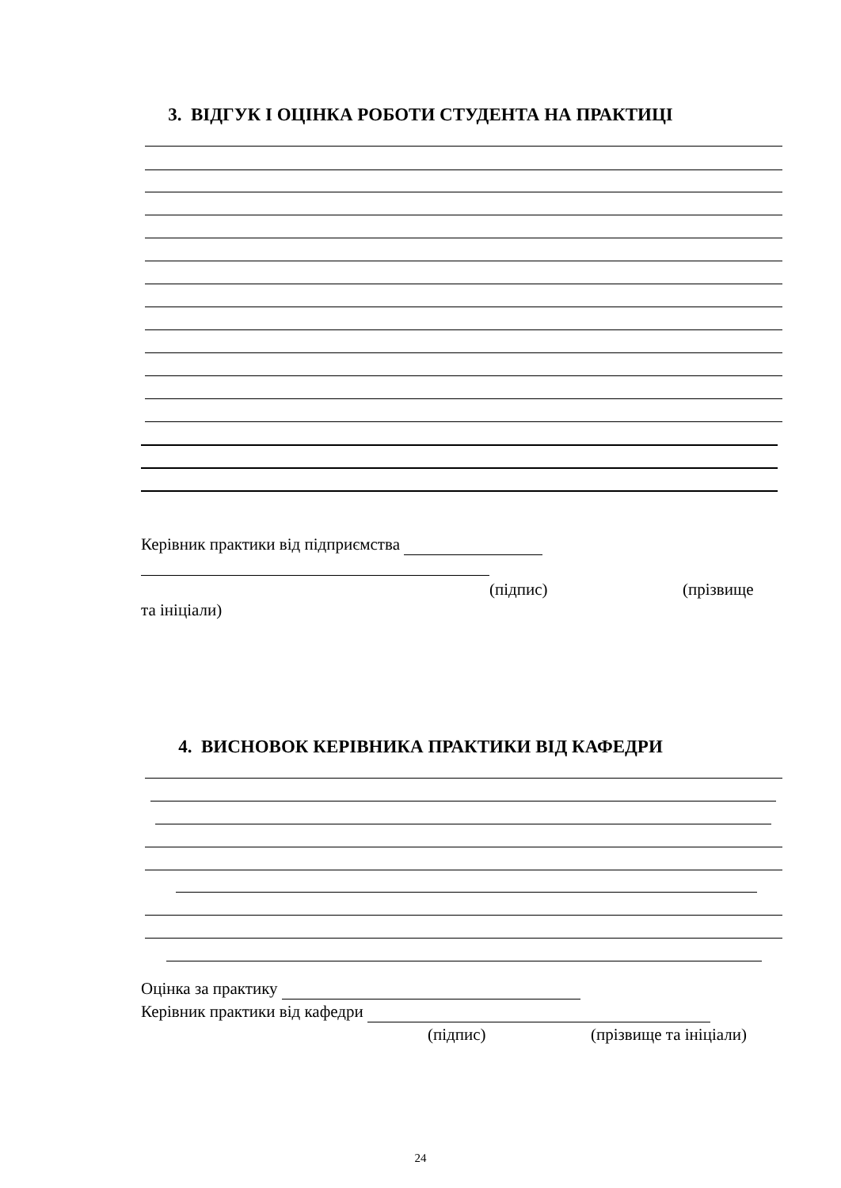3. ВІДГУК І ОЦІНКА РОБОТИ СТУДЕНТА НА ПРАКТИЦІ
Керівник практики від підприємства
(підпис) (прізвище
та ініціали)
4. ВИСНОВОК КЕРІВНИКА ПРАКТИКИ ВІД КАФЕДРИ
Оцінка за практику
Керівник практики від кафедри
(підпис) (прізвище та ініціали)
24